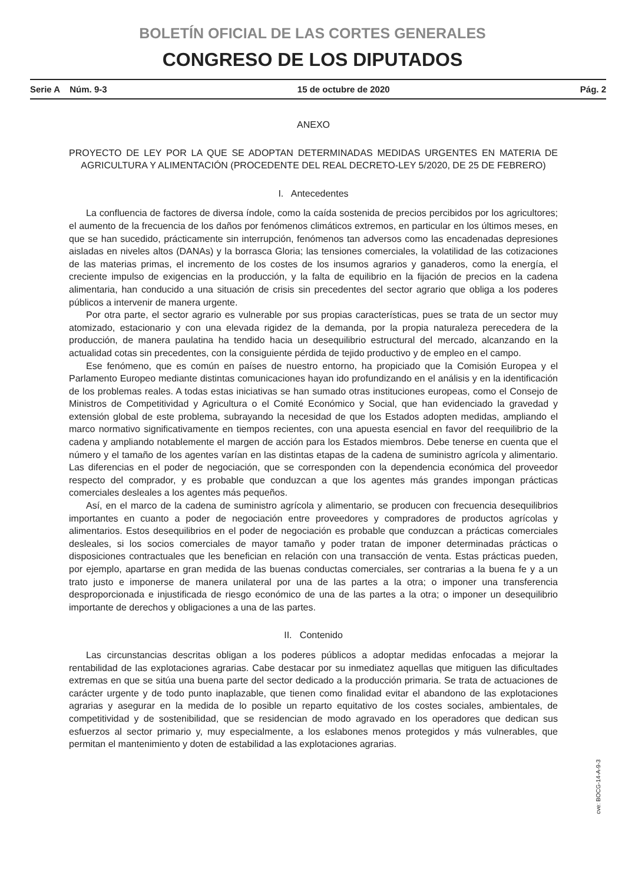BOLETÍN OFICIAL DE LAS CORTES GENERALES
CONGRESO DE LOS DIPUTADOS
Serie A Núm. 9-3 15 de octubre de 2020 Pág. 2
ANEXO
PROYECTO DE LEY POR LA QUE SE ADOPTAN DETERMINADAS MEDIDAS URGENTES EN MATERIA DE AGRICULTURA Y ALIMENTACIÓN (PROCEDENTE DEL REAL DECRETO-LEY 5/2020, DE 25 DE FEBRERO)
I. Antecedentes
La confluencia de factores de diversa índole, como la caída sostenida de precios percibidos por los agricultores; el aumento de la frecuencia de los daños por fenómenos climáticos extremos, en particular en los últimos meses, en que se han sucedido, prácticamente sin interrupción, fenómenos tan adversos como las encadenadas depresiones aisladas en niveles altos (DANAs) y la borrasca Gloria; las tensiones comerciales, la volatilidad de las cotizaciones de las materias primas, el incremento de los costes de los insumos agrarios y ganaderos, como la energía, el creciente impulso de exigencias en la producción, y la falta de equilibrio en la fijación de precios en la cadena alimentaria, han conducido a una situación de crisis sin precedentes del sector agrario que obliga a los poderes públicos a intervenir de manera urgente.
Por otra parte, el sector agrario es vulnerable por sus propias características, pues se trata de un sector muy atomizado, estacionario y con una elevada rigidez de la demanda, por la propia naturaleza perecedera de la producción, de manera paulatina ha tendido hacia un desequilibrio estructural del mercado, alcanzando en la actualidad cotas sin precedentes, con la consiguiente pérdida de tejido productivo y de empleo en el campo.
Ese fenómeno, que es común en países de nuestro entorno, ha propiciado que la Comisión Europea y el Parlamento Europeo mediante distintas comunicaciones hayan ido profundizando en el análisis y en la identificación de los problemas reales. A todas estas iniciativas se han sumado otras instituciones europeas, como el Consejo de Ministros de Competitividad y Agricultura o el Comité Económico y Social, que han evidenciado la gravedad y extensión global de este problema, subrayando la necesidad de que los Estados adopten medidas, ampliando el marco normativo significativamente en tiempos recientes, con una apuesta esencial en favor del reequilibrio de la cadena y ampliando notablemente el margen de acción para los Estados miembros. Debe tenerse en cuenta que el número y el tamaño de los agentes varían en las distintas etapas de la cadena de suministro agrícola y alimentario. Las diferencias en el poder de negociación, que se corresponden con la dependencia económica del proveedor respecto del comprador, y es probable que conduzcan a que los agentes más grandes impongan prácticas comerciales desleales a los agentes más pequeños.
Así, en el marco de la cadena de suministro agrícola y alimentario, se producen con frecuencia desequilibrios importantes en cuanto a poder de negociación entre proveedores y compradores de productos agrícolas y alimentarios. Estos desequilibrios en el poder de negociación es probable que conduzcan a prácticas comerciales desleales, si los socios comerciales de mayor tamaño y poder tratan de imponer determinadas prácticas o disposiciones contractuales que les benefician en relación con una transacción de venta. Estas prácticas pueden, por ejemplo, apartarse en gran medida de las buenas conductas comerciales, ser contrarias a la buena fe y a un trato justo e imponerse de manera unilateral por una de las partes a la otra; o imponer una transferencia desproporcionada e injustificada de riesgo económico de una de las partes a la otra; o imponer un desequilibrio importante de derechos y obligaciones a una de las partes.
II. Contenido
Las circunstancias descritas obligan a los poderes públicos a adoptar medidas enfocadas a mejorar la rentabilidad de las explotaciones agrarias. Cabe destacar por su inmediatez aquellas que mitiguen las dificultades extremas en que se sitúa una buena parte del sector dedicado a la producción primaria. Se trata de actuaciones de carácter urgente y de todo punto inaplazable, que tienen como finalidad evitar el abandono de las explotaciones agrarias y asegurar en la medida de lo posible un reparto equitativo de los costes sociales, ambientales, de competitividad y de sostenibilidad, que se residencian de modo agravado en los operadores que dedican sus esfuerzos al sector primario y, muy especialmente, a los eslabones menos protegidos y más vulnerables, que permitan el mantenimiento y doten de estabilidad a las explotaciones agrarias.
cve: BOCG-14-A-9-3